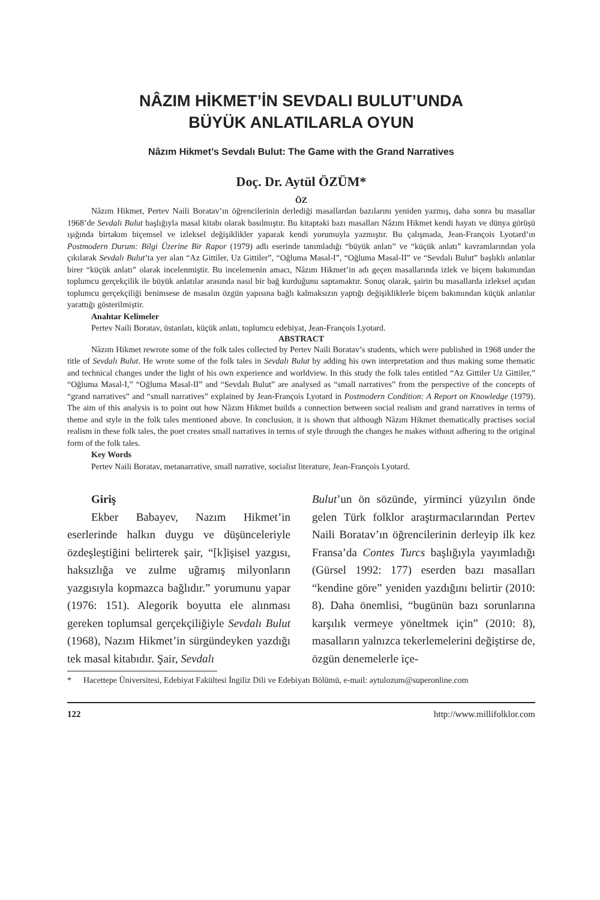NÂZIM HİKMET’İN SEVDALI BULUT’UNDA
BÜYÜK ANLATILARLA OYUN
Nâzım Hikmet’s Sevdalı Bulut: The Game with the Grand Narratives
Doç. Dr. Aytül ÖZÜM*
ÖZ
Nâzım Hikmet, Pertev Naili Boratav’ın öğrencilerinin derlediği masallardan bazılarını yeniden yazmış, daha sonra bu masallar 1968’de Sevdalı Bulut başlığıyla masal kitabı olarak basılmıştır. Bu kitaptaki bazı masalları Nâzım Hikmet kendi hayatı ve dünya görüşü ışığında birtakım biçemsel ve izleksel değişiklikler yaparak kendi yorumuyla yazmıştır. Bu çalışmada, Jean-François Lyotard’ın Postmodern Durum: Bilgi Üzerine Bir Rapor (1979) adlı eserinde tanımladığı “büyük anlatı” ve “küçük anlatı” kavramlarından yola çıkılarak Sevdalı Bulut’ta yer alan “Az Gittiler, Uz Gittiler”, “Oğluma Masal-I”, “Oğluma Masal-II” ve “Sevdalı Bulut” başlıklı anlatılar birer “küçük anlatı” olarak incelenmiştir. Bu incelemenin amacı, Nâzım Hikmet’in adı geçen masallarında izlek ve biçem bakımından toplumcu gerçekçilik ile büyük anlatılar arasında nasıl bir bağ kurduğunu saptamaktır. Sonuç olarak, şairin bu masallarda izleksel açıdan toplumcu gerçekçiliği benimsese de masalın özgün yapısına bağlı kalmaksızın yaptığı değişikliklerle biçem bakımından küçük anlatılar yarattığı gösterilmiştir.
Anahtar Kelimeler
Pertev Naili Boratav, üstanlatı, küçük anlatı, toplumcu edebiyat, Jean-François Lyotard.
ABSTRACT
Nâzım Hikmet rewrote some of the folk tales collected by Pertev Naili Boratav’s students, which were published in 1968 under the title of Sevdalı Bulut. He wrote some of the folk tales in Sevdalı Bulut by adding his own interpretation and thus making some thematic and technical changes under the light of his own experience and worldview. In this study the folk tales entitled “Az Gittiler Uz Gittiler,” “Oğluma Masal-I,” “Oğluma Masal-II” and “Sevdalı Bulut” are analysed as “small narratives” from the perspective of the concepts of “grand narratives” and “small narratives” explained by Jean-François Lyotard in Postmodern Condition: A Report on Knowledge (1979). The aim of this analysis is to point out how Nâzım Hikmet builds a connection between social realism and grand narratives in terms of theme and style in the folk tales mentioned above. In conclusion, it is shown that although Nâzım Hikmet thematically practises social realism in these folk tales, the poet creates small narratives in terms of style through the changes he makes without adhering to the original form of the folk tales.
Key Words
Pertev Naili Boratav, metanarrative, small narrative, socialist literature, Jean-François Lyotard.
Giriş
Ekber Babayev, Nazım Hikmet’in eserlerinde halkın duygu ve düşünceleriyle özdeşleştiğini belirterek şair, “[k]işisel yazgısı, haksızlığa ve zulme uğramış milyonların yazgısıyla kopmazca bağlıdır.” yorumunu yapar (1976: 151). Alegorik boyutta ele alınması gereken toplumsal gerçekçiliğiyle Sevdalı Bulut (1968), Nazım Hikmet’in sürgündeyken yazdığı tek masal kitabıdır. Şair, Sevdalı
Bulut’un ön sözünde, yirminci yüzyılın önde gelen Türk folklor araştırmacılarından Pertev Naili Boratav’ın öğrencilerinin derleyip ilk kez Fransa’da Contes Turcs başlığıyla yayımladığı (Gürsel 1992: 177) eserden bazı masalları “kendine göre” yeniden yazdığını belirtir (2010: 8). Daha önemlisi, “bugünün bazı sorunlarına karşılık vermeye yöneltmek için” (2010: 8), masalların yalnızca tekerlemelerini değiştirse de, özgün denemelerle içe-
* Hacettepe Üniversitesi, Edebiyat Fakültesi İngiliz Dili ve Edebiyatı Bölümü, e-mail: aytulozum@superonline.com
122 http://www.millifolklor.com